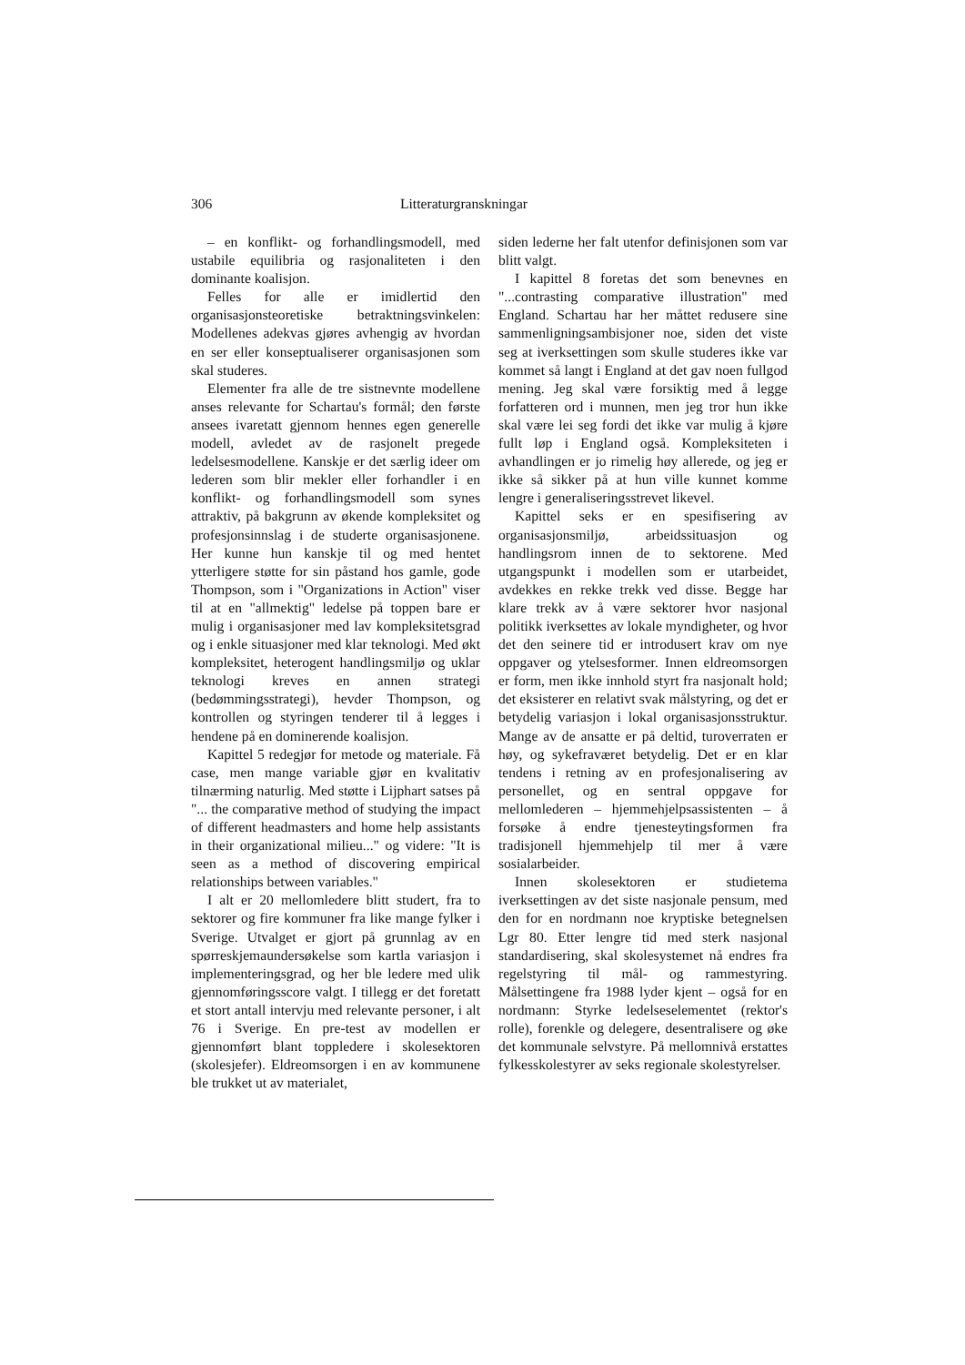306 Litteraturgranskningar
– en konflikt- og forhandlingsmodell, med ustabile equilibria og rasjonaliteten i den dominante koalisjon.
Felles for alle er imidlertid den organisasjonsteoretiske betraktningsvinkelen: Modellenes adekvas gjøres avhengig av hvordan en ser eller konseptualiserer organisasjonen som skal studeres.
Elementer fra alle de tre sistnevnte modellene anses relevante for Schartau's formål; den første ansees ivaretatt gjennom hennes egen generelle modell, avledet av de rasjonelt pregede ledelsesmodellene. Kanskje er det særlig ideer om lederen som blir mekler eller forhandler i en konflikt- og forhandlingsmodell som synes attraktiv, på bakgrunn av økende kompleksitet og profesjonsinnslag i de studerte organisasjonene. Her kunne hun kanskje til og med hentet ytterligere støtte for sin påstand hos gamle, gode Thompson, som i "Organizations in Action" viser til at en "allmektig" ledelse på toppen bare er mulig i organisasjoner med lav kompleksitetsgrad og i enkle situasjoner med klar teknologi. Med økt kompleksitet, heterogent handlingsmiljø og uklar teknologi kreves en annen strategi (bedømmingsstrategi), hevder Thompson, og kontrollen og styringen tenderer til å legges i hendene på en dominerende koalisjon.
Kapittel 5 redegjør for metode og materiale. Få case, men mange variable gjør en kvalitativ tilnærming naturlig. Med støtte i Lijphart satses på "... the comparative method of studying the impact of different headmasters and home help assistants in their organizational milieu..." og videre: "It is seen as a method of discovering empirical relationships between variables."
I alt er 20 mellomledere blitt studert, fra to sektorer og fire kommuner fra like mange fylker i Sverige. Utvalget er gjort på grunnlag av en spørreskjemaundersøkelse som kartla variasjon i implementeringsgrad, og her ble ledere med ulik gjennomføringsscore valgt. I tillegg er det foretatt et stort antall intervju med relevante personer, i alt 76 i Sverige. En pre-test av modellen er gjennomført blant toppledere i skolesektoren (skolesjefer). Eldreomsorgen i en av kommunene ble trukket ut av materialet,
siden lederne her falt utenfor definisjonen som var blitt valgt.
I kapittel 8 foretas det som benevnes en "...contrasting comparative illustration" med England. Schartau har her måttet redusere sine sammenligningsambisjoner noe, siden det viste seg at iverksettingen som skulle studeres ikke var kommet så langt i England at det gav noen fullgod mening. Jeg skal være forsiktig med å legge forfatteren ord i munnen, men jeg tror hun ikke skal være lei seg fordi det ikke var mulig å kjøre fullt løp i England også. Kompleksiteten i avhandlingen er jo rimelig høy allerede, og jeg er ikke så sikker på at hun ville kunnet komme lengre i generaliseringsstrevet likevel.
Kapittel seks er en spesifisering av organisasjonsmiljø, arbeidssituasjon og handlingsrom innen de to sektorene. Med utgangspunkt i modellen som er utarbeidet, avdekkes en rekke trekk ved disse. Begge har klare trekk av å være sektorer hvor nasjonal politikk iverksettes av lokale myndigheter, og hvor det den seinere tid er introdusert krav om nye oppgaver og ytelsesformer. Innen eldreomsorgen er form, men ikke innhold styrt fra nasjonalt hold; det eksisterer en relativt svak målstyring, og det er betydelig variasjon i lokal organisasjonsstruktur. Mange av de ansatte er på deltid, turoverraten er høy, og sykefraværet betydelig. Det er en klar tendens i retning av en profesjonalisering av personellet, og en sentral oppgave for mellomlederen – hjemmehjelpsassistenten – å forsøke å endre tjenesteytingsformen fra tradisjonell hjemmehjelp til mer å være sosialarbeider.
Innen skolesektoren er studietema iverksettingen av det siste nasjonale pensum, med den for en nordmann noe kryptiske betegnelsen Lgr 80. Etter lengre tid med sterk nasjonal standardisering, skal skolesystemet nå endres fra regelstyring til mål- og rammestyring. Målsettingene fra 1988 lyder kjent – også for en nordmann: Styrke ledelseselementet (rektor's rolle), forenkle og delegere, desentralisere og øke det kommunale selvstyre. På mellomnivå erstattes fylkesskolestyrer av seks regionale skolestyrelser.